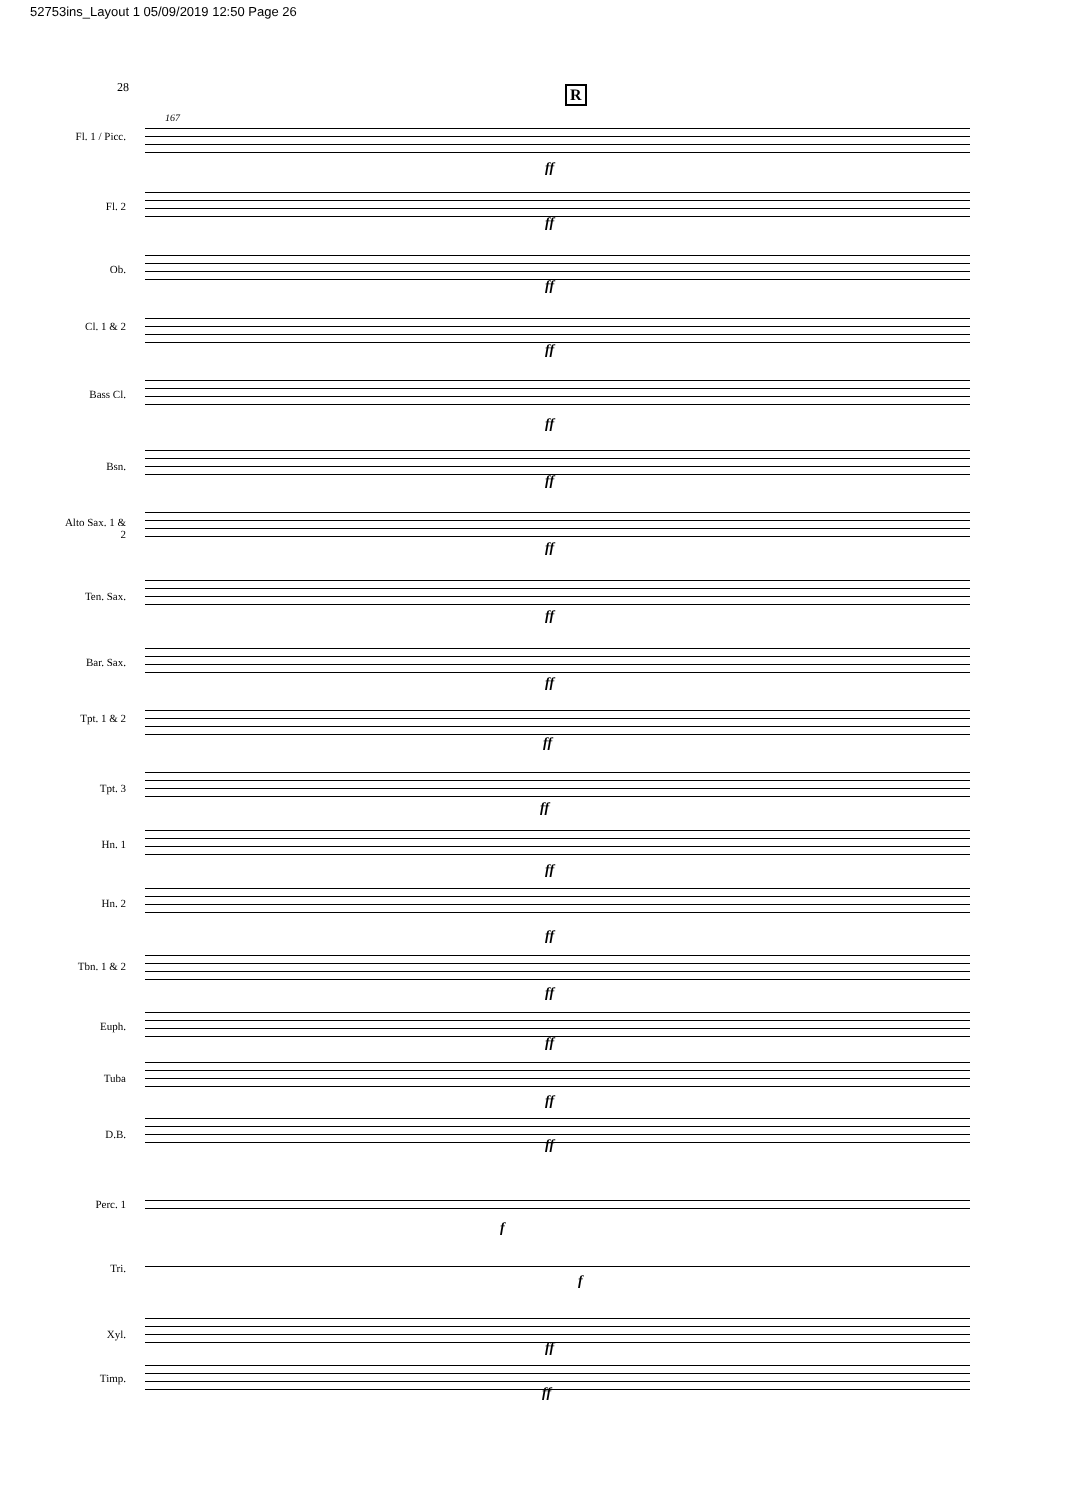52753ins_Layout 1 05/09/2019 12:50 Page 26
28 R
167
Fl. 1 / Picc.
Fl. 2
Ob.
Cl. 1 & 2
Bass Cl.
Bsn.
Alto Sax. 1 & 2
Ten. Sax.
Bar. Sax.
Tpt. 1 & 2
Tpt. 3
Hn. 1
Hn. 2
Tbn. 1 & 2
Euph.
Tuba
D.B.
Perc. 1
Tri.
Xyl.
Timp.
ff
ff
ff
ff
ff
ff
ff
ff
ff
ff
ff
ff
ff
ff
ff
ff
ff
f
f
ff
ff